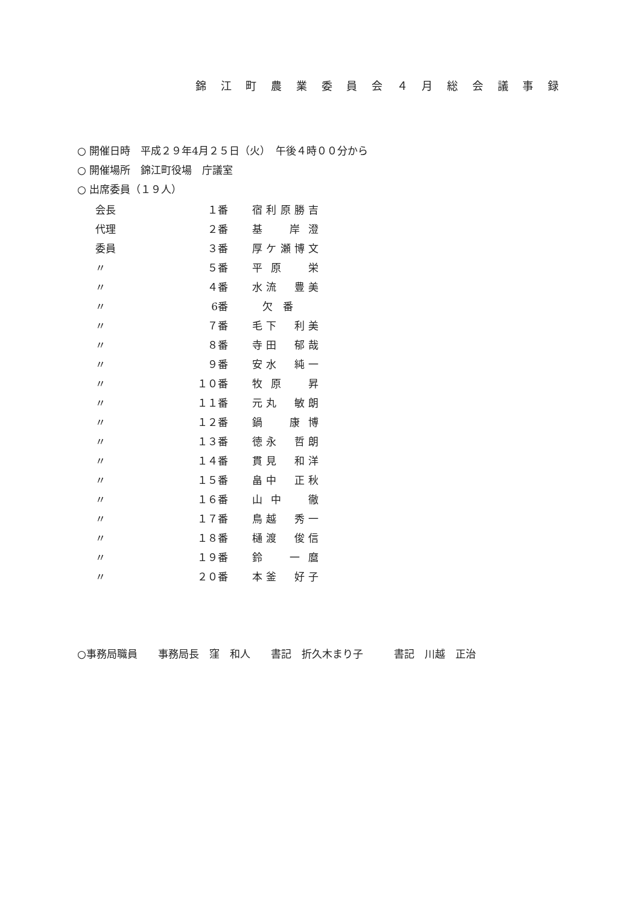錦 江 町 農 業 委 員 会 ４ 月 総 会 議 事 録
○ 開催日時　平成２９年4月２５日（火）　午後４時００分から
○ 開催場所　錦江町役場　庁議室
○ 出席委員（１９人）
| 会長 | １番 | 宿利原勝吉 |
| 代理 | ２番 | 基 岸澄 |
| 委員 | ３番 | 厚ケ瀬博文 |
| 〃 | ５番 | 平原 栄 |
| 〃 | ４番 | 水流 豊美 |
| 〃 | 6番 | 欠 番 |
| 〃 | ７番 | 毛下 利美 |
| 〃 | ８番 | 寺田 郁哉 |
| 〃 | ９番 | 安水 純一 |
| 〃 | １０番 | 牧原 昇 |
| 〃 | １１番 | 元丸 敏朗 |
| 〃 | １２番 | 鍋 康博 |
| 〃 | １３番 | 徳永 哲朗 |
| 〃 | １４番 | 貫見 和洋 |
| 〃 | １５番 | 畠中 正秋 |
| 〃 | １６番 | 山中 徹 |
| 〃 | １７番 | 鳥越 秀一 |
| 〃 | １８番 | 樋渡 俊信 |
| 〃 | １９番 | 鈴 一麿 |
| 〃 | ２０番 | 本釜 好子 |
○事務局職員　　事務局長　窪　和人　　書記　折久木まり子　　　書記　川越　正治